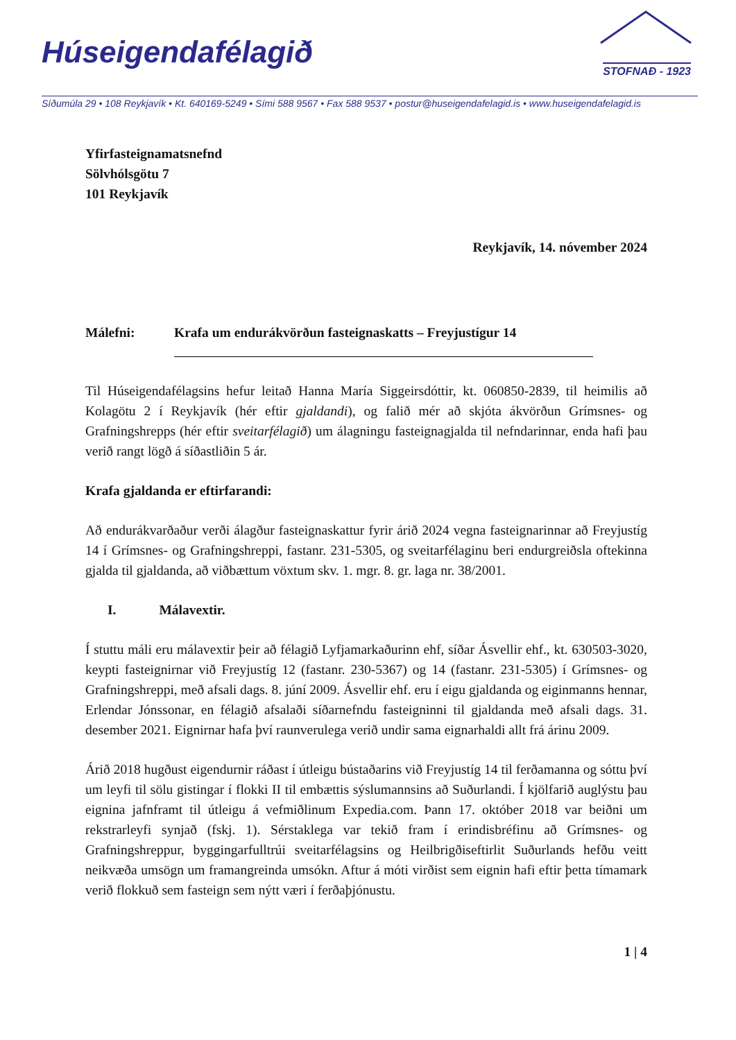Húseigendafélagið
STOFNAÐ - 1923
Síðumúla 29 • 108 Reykjavík • Kt. 640169-5249 • Sími 588 9567 • Fax 588 9537 • postur@huseigendafelagid.is • www.huseigendafelagid.is
Yfirfasteignamatsnefnd
Sölvhólsgötu 7
101 Reykjavík
Reykjavík, 14. nóvember 2024
Málefni: Krafa um endurákvörðun fasteignaskatts – Freyjustígur 14
Til Húseigendafélagsins hefur leitað Hanna María Siggeirsdóttir, kt. 060850-2839, til heimilis að Kolagötu 2 í Reykjavík (hér eftir gjaldandi), og falið mér að skjóta ákvörðun Grímsnes- og Grafningshrepps (hér eftir sveitarfélagið) um álagningu fasteignagjalda til nefndarinnar, enda hafi þau verið rangt lögð á síðastliðin 5 ár.
Krafa gjaldanda er eftirfarandi:
Að endurákvarðaður verði álagður fasteignaskattur fyrir árið 2024 vegna fasteignarinnar að Freyjustíg 14 í Grímsnes- og Grafningshreppi, fastanr. 231-5305, og sveitarfélaginu beri endurgreiðsla oftekinna gjalda til gjaldanda, að viðbættum vöxtum skv. 1. mgr. 8. gr. laga nr. 38/2001.
I. Málavextir.
Í stuttu máli eru málavextir þeir að félagið Lyfjamarkaðurinn ehf, síðar Ásvellir ehf., kt. 630503-3020, keypti fasteignirnar við Freyjustíg 12 (fastanr. 230-5367) og 14 (fastanr. 231-5305) í Grímsnes- og Grafningshreppi, með afsali dags. 8. júní 2009. Ásvellir ehf. eru í eigu gjaldanda og eiginmanns hennar, Erlendar Jónssonar, en félagið afsalaði síðarnefndu fasteigninni til gjaldanda með afsali dags. 31. desember 2021. Eignirnar hafa því raunverulega verið undir sama eignarhaldi allt frá árinu 2009.
Árið 2018 hugðust eigendurnir ráðast í útleigu bústaðarins við Freyjustíg 14 til ferðamanna og sóttu því um leyfi til sölu gistingar í flokki II til embættis sýslumannsins að Suðurlandi. Í kjölfarið auglýstu þau eignina jafnframt til útleigu á vefmiðlinum Expedia.com. Þann 17. október 2018 var beiðni um rekstrarleyfi synjað (fskj. 1). Sérstaklega var tekið fram í erindisbréfinu að Grímsnes- og Grafningshreppur, byggingarfulltrúi sveitarfélagsins og Heilbrigðiseftirlit Suðurlands hefðu veitt neikvæða umsögn um framangreinda umsókn. Aftur á móti virðist sem eignin hafi eftir þetta tímamark verið flokkuð sem fasteign sem nýtt væri í ferðaþjónustu.
1 | 4